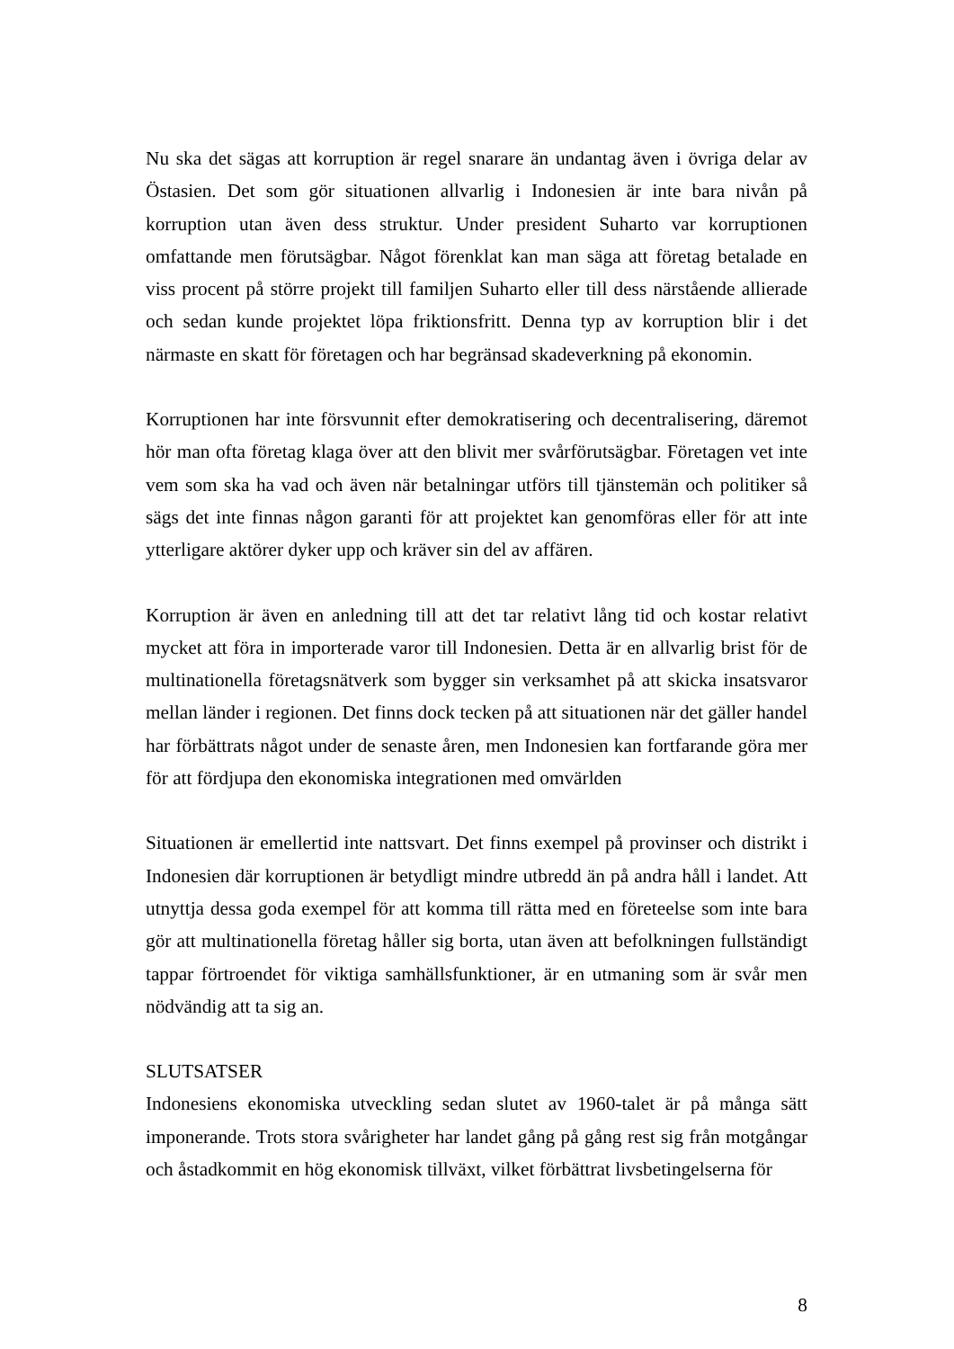Nu ska det sägas att korruption är regel snarare än undantag även i övriga delar av Östasien. Det som gör situationen allvarlig i Indonesien är inte bara nivån på korruption utan även dess struktur. Under president Suharto var korruptionen omfattande men förutsägbar. Något förenklat kan man säga att företag betalade en viss procent på större projekt till familjen Suharto eller till dess närstående allierade och sedan kunde projektet löpa friktionsfritt. Denna typ av korruption blir i det närmaste en skatt för företagen och har begränsad skadeverkning på ekonomin.
Korruptionen har inte försvunnit efter demokratisering och decentralisering, däremot hör man ofta företag klaga över att den blivit mer svårförutsägbar. Företagen vet inte vem som ska ha vad och även när betalningar utförs till tjänstemän och politiker så sägs det inte finnas någon garanti för att projektet kan genomföras eller för att inte ytterligare aktörer dyker upp och kräver sin del av affären.
Korruption är även en anledning till att det tar relativt lång tid och kostar relativt mycket att föra in importerade varor till Indonesien. Detta är en allvarlig brist för de multinationella företagsnätverk som bygger sin verksamhet på att skicka insatsvaror mellan länder i regionen. Det finns dock tecken på att situationen när det gäller handel har förbättrats något under de senaste åren, men Indonesien kan fortfarande göra mer för att fördjupa den ekonomiska integrationen med omvärlden
Situationen är emellertid inte nattsvart. Det finns exempel på provinser och distrikt i Indonesien där korruptionen är betydligt mindre utbredd än på andra håll i landet. Att utnyttja dessa goda exempel för att komma till rätta med en företeelse som inte bara gör att multinationella företag håller sig borta, utan även att befolkningen fullständigt tappar förtroendet för viktiga samhällsfunktioner, är en utmaning som är svår men nödvändig att ta sig an.
SLUTSATSER
Indonesiens ekonomiska utveckling sedan slutet av 1960-talet är på många sätt imponerande. Trots stora svårigheter har landet gång på gång rest sig från motgångar och åstadkommit en hög ekonomisk tillväxt, vilket förbättrat livsbetingelserna för
8